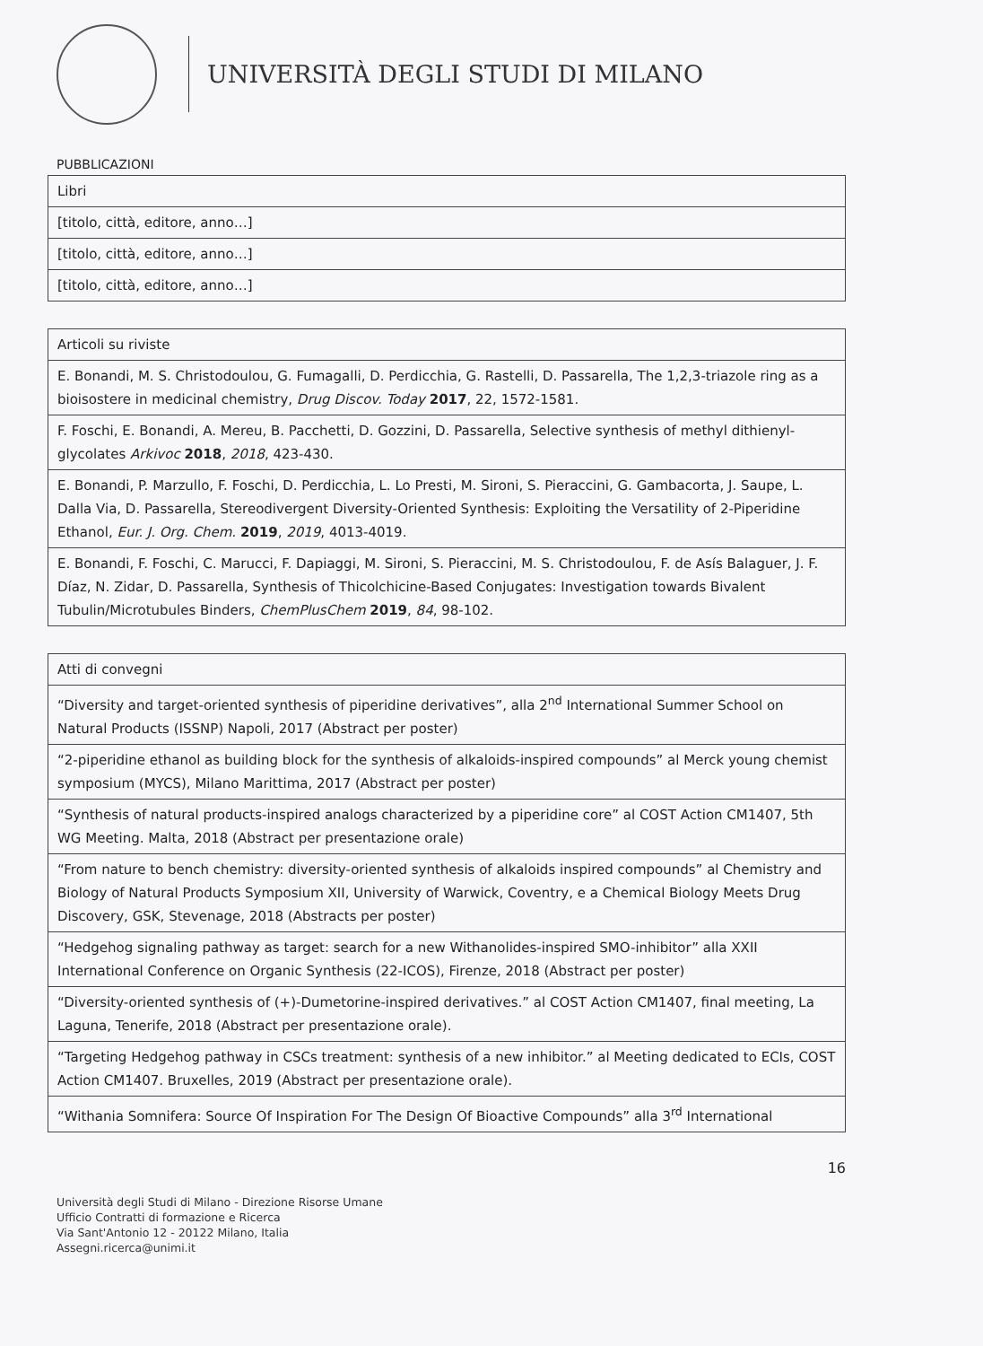UNIVERSITÀ DEGLI STUDI DI MILANO
PUBBLICAZIONI
| Libri |
| [titolo, città, editore, anno…] |
| [titolo, città, editore, anno…] |
| [titolo, città, editore, anno…] |
| Articoli su riviste |
| E. Bonandi, M. S. Christodoulou, G. Fumagalli, D. Perdicchia, G. Rastelli, D. Passarella, The 1,2,3-triazole ring as a bioisostere in medicinal chemistry, Drug Discov. Today 2017 , 22, 1572-1581. |
| F. Foschi, E. Bonandi, A. Mereu, B. Pacchetti, D. Gozzini, D. Passarella, Selective synthesis of methyl dithienyl-glycolates Arkivoc 2018 , 2018 , 423-430. |
| E. Bonandi, P. Marzullo, F. Foschi, D. Perdicchia, L. Lo Presti, M. Sironi, S. Pieraccini, G. Gambacorta, J. Saupe, L. Dalla Via, D. Passarella, Stereodivergent Diversity-Oriented Synthesis: Exploiting the Versatility of 2-Piperidine Ethanol, Eur. J. Org. Chem. 2019 , 2019 , 4013-4019. |
| E. Bonandi, F. Foschi, C. Marucci, F. Dapiaggi, M. Sironi, S. Pieraccini, M. S. Christodoulou, F. de Asís Balaguer, J. F. Díaz, N. Zidar, D. Passarella, Synthesis of Thicolchicine-Based Conjugates: Investigation towards Bivalent Tubulin/Microtubules Binders, ChemPlusChem 2019 , 84 , 98-102. |
| Atti di convegni |
| “Diversity and target-oriented synthesis of piperidine derivatives”, alla 2<sup>nd</sup> International Summer School on Natural Products (ISSNP) Napoli, 2017 (Abstract per poster) |
| “2-piperidine ethanol as building block for the synthesis of alkaloids-inspired compounds” al Merck young chemist symposium (MYCS), Milano Marittima, 2017 (Abstract per poster) |
| “Synthesis of natural products-inspired analogs characterized by a piperidine core” al COST Action CM1407, 5th WG Meeting. Malta, 2018 (Abstract per presentazione orale) |
| “From nature to bench chemistry: diversity-oriented synthesis of alkaloids inspired compounds” al Chemistry and Biology of Natural Products Symposium XII, University of Warwick, Coventry, e a Chemical Biology Meets Drug Discovery, GSK, Stevenage, 2018 (Abstracts per poster) |
| “Hedgehog signaling pathway as target: search for a new Withanolides-inspired SMO-inhibitor” alla XXII International Conference on Organic Synthesis (22-ICOS), Firenze, 2018 (Abstract per poster) |
| “Diversity-oriented synthesis of (+)-Dumetorine-inspired derivatives.” al COST Action CM1407, final meeting, La Laguna, Tenerife, 2018 (Abstract per presentazione orale). |
| “Targeting Hedgehog pathway in CSCs treatment: synthesis of a new inhibitor.” al Meeting dedicated to ECIs, COST Action CM1407. Bruxelles, 2019 (Abstract per presentazione orale). |
| “Withania Somnifera: Source Of Inspiration For The Design Of Bioactive Compounds” alla 3<sup>rd</sup> International |
16
Università degli Studi di Milano - Direzione Risorse Umane
Ufficio Contratti di formazione e Ricerca
Via Sant'Antonio 12 - 20122 Milano, Italia
Assegni.ricerca@unimi.it